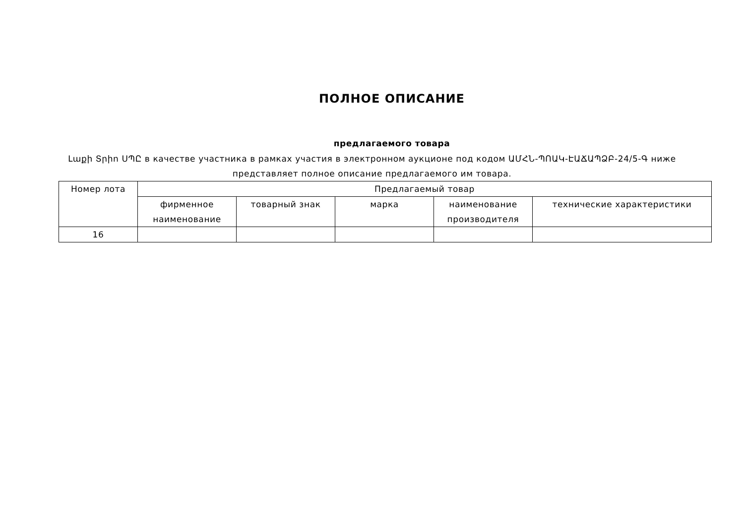ПОЛНОЕ ОПИСАНИЕ
предлагаемого товара
Լաքի Տրիո ՍՊԸ в качестве участника в рамках участия в электронном аукционе под кодом ԱՄՀՆ-ՊՈԱԿ-ԷԱՃԱՊՁԲ-24/5-Գ ниже представляет полное описание предлагаемого им товара.
| Номер лота | Предлагаемый товар | | | | |
| --- | --- | --- | --- | --- | --- |
| | фирменное наименование | товарный знак | марка | наименование производителя | технические характеристики |
| 16 | | | | | |